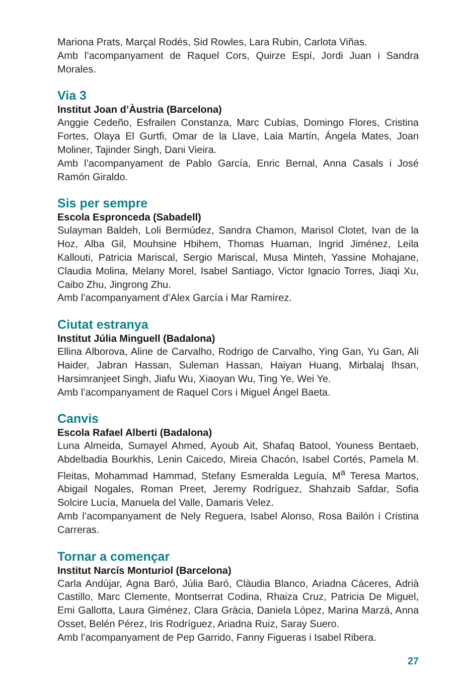Mariona Prats, Marçal Rodés, Sid Rowles, Lara Rubin, Carlota Viñas.
Amb l’acompanyament de Raquel Cors, Quirze Espí, Jordi Juan i Sandra Morales.
Via 3
Institut Joan d’Àustria (Barcelona)
Anggie Cedeño, Esfrailen Constanza, Marc Cubías, Domingo Flores, Cristina Fortes, Olaya El Gurtfi, Omar de la Llave, Laia Martín, Ángela Mates, Joan Moliner, Tajinder Singh, Dani Vieira.
Amb l’acompanyament de Pablo García, Enric Bernal, Anna Casals i José Ramón Giraldo.
Sis per sempre
Escola Espronceda (Sabadell)
Sulayman Baldeh, Loli Bermúdez, Sandra Chamon, Marisol Clotet, Ivan de la Hoz, Alba Gil, Mouhsine Hbihem, Thomas Huaman, Ingrid Jiménez, Leila Kallouti, Patricia Mariscal, Sergio Mariscal, Musa Minteh, Yassine Mohajane, Claudia Molina, Melany Morel, Isabel Santiago, Victor Ignacio Torres, Jiaqi Xu, Caibo Zhu, Jingrong Zhu.
Amb l’acompanyament d’Alex García i Mar Ramírez.
Ciutat estranya
Institut Júlia Minguell (Badalona)
Ellina Alborova, Aline de Carvalho, Rodrigo de Carvalho, Ying Gan, Yu Gan, Ali Haider, Jabran Hassan, Suleman Hassan, Haiyan Huang, Mirbalaj Ihsan, Harsimranjeet Singh, Jiafu Wu, Xiaoyan Wu, Ting Ye, Wei Ye.
Amb l’acompanyament de Raquel Cors i Miguel Ángel Baeta.
Canvis
Escola Rafael Alberti (Badalona)
Luna Almeida, Sumayel Ahmed, Ayoub Ait, Shafaq Batool, Youness Bentaeb, Abdelbadia Bourkhis, Lenin Caicedo, Mireia Chacón, Isabel Cortés, Pamela M. Fleitas, Mohammad Hammad, Stefany Esmeralda Leguía, M<sup>a</sup> Teresa Martos, Abigail Nogales, Roman Preet, Jeremy Rodríguez, Shahzaib Safdar, Sofia Solcire Lucía, Manuela del Valle, Damaris Velez.
Amb l’acompanyament de Nely Reguera, Isabel Alonso, Rosa Bailón i Cristina Carreras.
Tornar a començar
Institut Narcís Monturiol (Barcelona)
Carla Andújar, Agna Baró, Júlia Baró, Clàudia Blanco, Ariadna Cáceres, Adrià Castillo, Marc Clemente, Montserrat Codina, Rhaiza Cruz, Patricia De Miguel, Emi Gallotta, Laura Giménez, Clara Gràcia, Daniela López, Marina Marzá, Anna Osset, Belén Pérez, Iris Rodríguez, Ariadna Ruiz, Saray Suero.
Amb l’acompanyament de Pep Garrido, Fanny Figueras i Isabel Ribera.
27